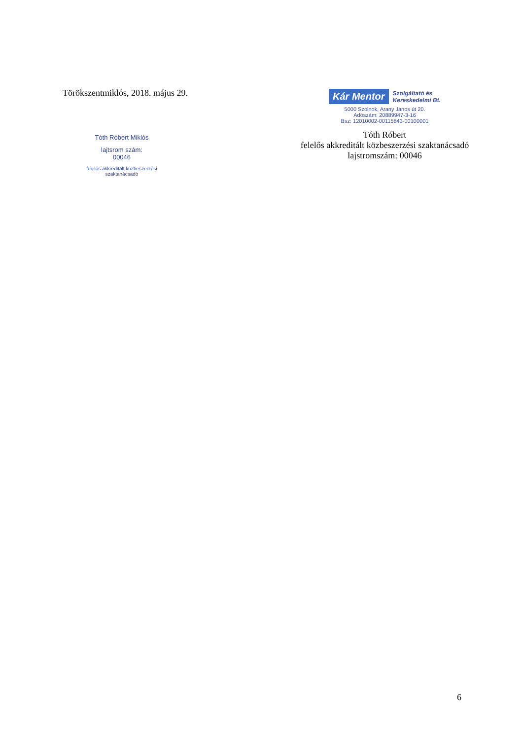Törökszentmiklós, 2018. május 29.
Tóth Róbert Miklós
lajtsrom szám:
00046
felelős akkreditált közbeszerzési szaktanácsadó
Kár Mentor
Szolgáltató és
Kereskedelmi Bt.
5000 Szolnok, Arany János út 20.
Adószám: 20889947-3-16
Bsz: 12010002-00115843-00100001
Tóth Róbert
felelős akkreditált közbeszerzési szaktanácsadó
lajstromszám: 00046
6